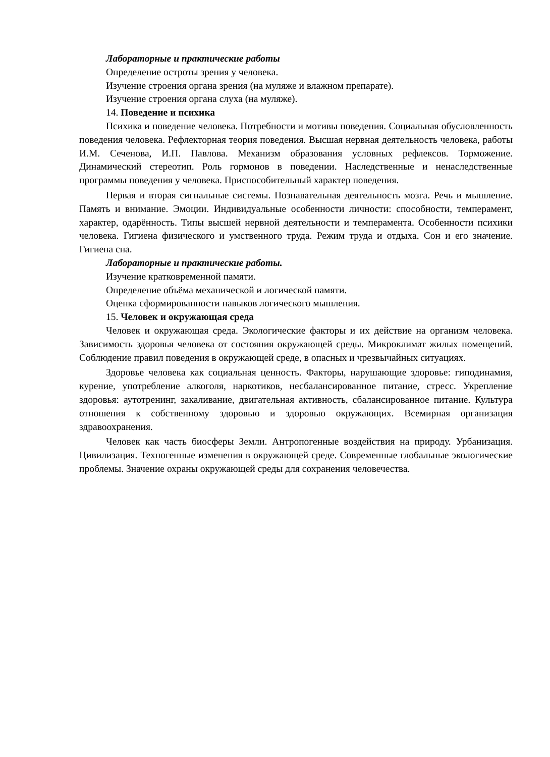Лабораторные и практические работы
Определение остроты зрения у человека.
Изучение строения органа зрения (на муляже и влажном препарате).
Изучение строения органа слуха (на муляже).
14. Поведение и психика
Психика и поведение человека. Потребности и мотивы поведения. Социальная обусловленность поведения человека. Рефлекторная теория поведения. Высшая нервная деятельность человека, работы И.М. Сеченова, И.П. Павлова. Механизм образования условных рефлексов. Торможение. Динамический стереотип. Роль гормонов в поведении. Наследственные и ненаследственные программы поведения у человека. Приспособительный характер поведения.
Первая и вторая сигнальные системы. Познавательная деятельность мозга. Речь и мышление. Память и внимание. Эмоции. Индивидуальные особенности личности: способности, темперамент, характер, одарённость. Типы высшей нервной деятельности и темперамента. Особенности психики человека. Гигиена физического и умственного труда. Режим труда и отдыха. Сон и его значение. Гигиена сна.
Лабораторные и практические работы.
Изучение кратковременной памяти.
Определение объёма механической и логической памяти.
Оценка сформированности навыков логического мышления.
15. Человек и окружающая среда
Человек и окружающая среда. Экологические факторы и их действие на организм человека. Зависимость здоровья человека от состояния окружающей среды. Микроклимат жилых помещений. Соблюдение правил поведения в окружающей среде, в опасных и чрезвычайных ситуациях.
Здоровье человека как социальная ценность. Факторы, нарушающие здоровье: гиподинамия, курение, употребление алкоголя, наркотиков, несбалансированное питание, стресс. Укрепление здоровья: аутотренинг, закаливание, двигательная активность, сбалансированное питание. Культура отношения к собственному здоровью и здоровью окружающих. Всемирная организация здравоохранения.
Человек как часть биосферы Земли. Антропогенные воздействия на природу. Урбанизация. Цивилизация. Техногенные изменения в окружающей среде. Современные глобальные экологические проблемы. Значение охраны окружающей среды для сохранения человечества.